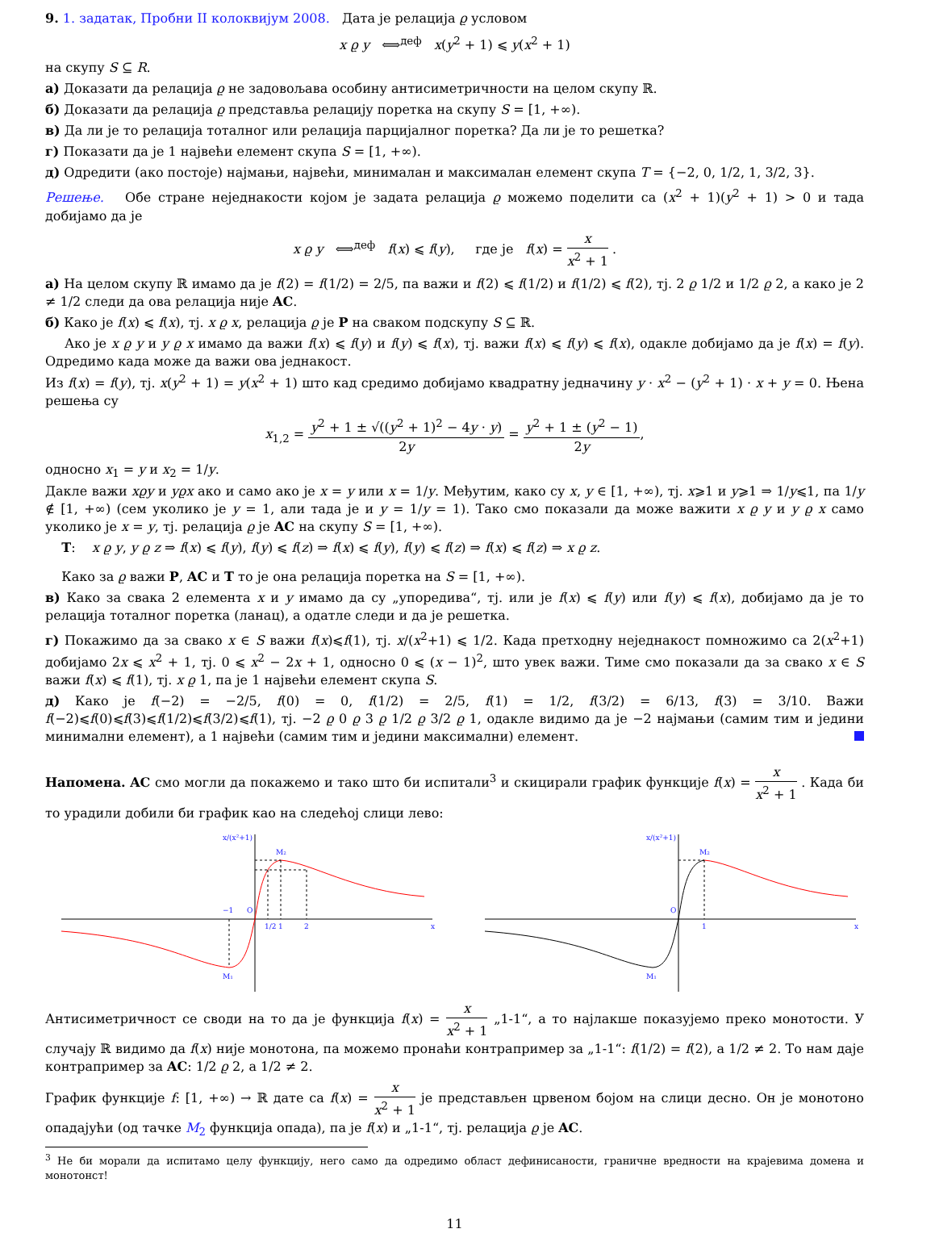9. 1. задатак, Пробни II колоквијум 2008. Дата је релација ϱ условом
x ϱ y ⟺<sup>деф</sup> x(y<sup>2</sup> + 1) ⩽ y(x<sup>2</sup> + 1)
на скупу S ⊆ R.
а) Доказати да релација ϱ не задовољава особину антисиметричности на целом скупу ℝ.
б) Доказати да релација ϱ представља релацију поретка на скупу S = [1, +∞).
в) Да ли је то релација тоталног или релација парцијалног поретка? Да ли је то решетка?
г) Показати да је 1 највећи елемент скупа S = [1, +∞).
д) Одредити (ако постоје) најмањи, највећи, минималан и максималан елемент скупа T = {−2, 0, 1/2, 1, 3/2, 3}.
Решење. Обе стране неједнакости којом је задата релација ϱ можемо поделити са (x<sup>2</sup> + 1)(y<sup>2</sup> + 1) > 0 и тада добијамо да је
x ϱ y ⟺<sup>деф</sup> f(x) ⩽ f(y), где је f(x) = x x<sup>2</sup> + 1 .
а) На целом скупу ℝ имамо да је f(2) = f(1/2) = 2/5, па важи и f(2) ⩽ f(1/2) и f(1/2) ⩽ f(2), тј. 2 ϱ 1/2 и 1/2 ϱ 2, а како је 2 ≠ 1/2 следи да ова релација није AC.
б) Како је f(x) ⩽ f(x), тј. x ϱ x, релација ϱ је P на сваком подскупу S ⊆ ℝ.
Ако је x ϱ y и y ϱ x имамо да важи f(x) ⩽ f(y) и f(y) ⩽ f(x), тј. важи f(x) ⩽ f(y) ⩽ f(x), одакле добијамо да је f(x) = f(y). Одредимо када може да важи ова једнакост.
Из f(x) = f(y), тј. x(y<sup>2</sup> + 1) = y(x<sup>2</sup> + 1) што кад средимо добијамо квадратну једначину y · x<sup>2</sup> − (y<sup>2</sup> + 1) · x + y = 0. Њена решења су
x<sub>1,2</sub> = y<sup>2</sup> + 1 ± √((y<sup>2</sup> + 1)<sup>2</sup> − 4y · y) 2y = y<sup>2</sup> + 1 ± (y<sup>2</sup> − 1) 2y,
односно x<sub>1</sub> = y и x<sub>2</sub> = 1/y.
Дакле важи xϱy и yϱx ако и само ако је x = y или x = 1/y. Међутим, како су x, y ∈ [1, +∞), тј. x⩾1 и y⩾1 ⇒ 1/y⩽1, па 1/y ∉ [1, +∞) (сем уколико је y = 1, али тада је и y = 1/y = 1). Тако смо показали да може важити x ϱ y и y ϱ x само уколико је x = y, тј. релација ϱ је AC на скупу S = [1, +∞).
T: x ϱ y, y ϱ z ⇒ f(x) ⩽ f(y), f(y) ⩽ f(z) ⇒ f(x) ⩽ f(y), f(y) ⩽ f(z) ⇒ f(x) ⩽ f(z) ⇒ x ϱ z.
Како за ϱ важи P, AC и T то је она релација поретка на S = [1, +∞).
в) Како за свака 2 елемента x и y имамо да су „упоредива“, тј. или је f(x) ⩽ f(y) или f(y) ⩽ f(x), добијамо да је то релација тоталног поретка (ланац), а одатле следи и да је решетка.
г) Покажимо да за свако x ∈ S важи f(x)⩽f(1), тј. x/(x<sup>2</sup>+1) ⩽ 1/2. Када претходну неједнакост помножимо са 2(x<sup>2</sup>+1) добијамо 2x ⩽ x<sup>2</sup> + 1, тј. 0 ⩽ x<sup>2</sup> − 2x + 1, односно 0 ⩽ (x − 1)<sup>2</sup>, што увек важи. Тиме смо показали да за свако x ∈ S важи f(x) ⩽ f(1), тј. x ϱ 1, па је 1 највећи елемент скупа S.
д) Како је f(−2) = −2/5, f(0) = 0, f(1/2) = 2/5, f(1) = 1/2, f(3/2) = 6/13, f(3) = 3/10. Важи f(−2)⩽f(0)⩽f(3)⩽f(1/2)⩽f(3/2)⩽f(1), тј. −2 ϱ 0 ϱ 3 ϱ 1/2 ϱ 3/2 ϱ 1, одакле видимо да је −2 најмањи (самим тим и једини минимални елемент), а 1 највећи (самим тим и једини максимални) елемент.
Напомена. AC смо могли да покажемо и тако што би испитали<sup>3</sup> и скицирали график функције f(x) = x x<sup>2</sup> + 1 . Када би то урадили добили би график као на следећој слици лево:
−1
O
1/2
1
2
M₁
M₂
x
x/(x²+1)
O
1
M₁
M₂
x
x/(x²+1)
Антисиметричност се своди на то да је функција f(x) = x x<sup>2</sup> + 1 „1-1“, а то најлакше показујемо преко монотости. У случају ℝ видимо да f(x) није монотона, па можемо пронаћи контрапример за „1-1“: f(1/2) = f(2), а 1/2 ≠ 2. То нам даје контрапример за AC: 1/2 ϱ 2, а 1/2 ≠ 2.
График функције f: [1, +∞) → ℝ дате са f(x) = x x<sup>2</sup> + 1 је представљен црвеном бојом на слици десно. Он је монотоно опадајући (од тачке M<sub>2</sub> функција опада), па је f(x) и „1-1“, тј. релација ϱ је AC.
<sup>3</sup> Не би морали да испитамо целу функцију, него само да одредимо област дефинисаности, граничне вредности на крајевима домена и монотонст!
11